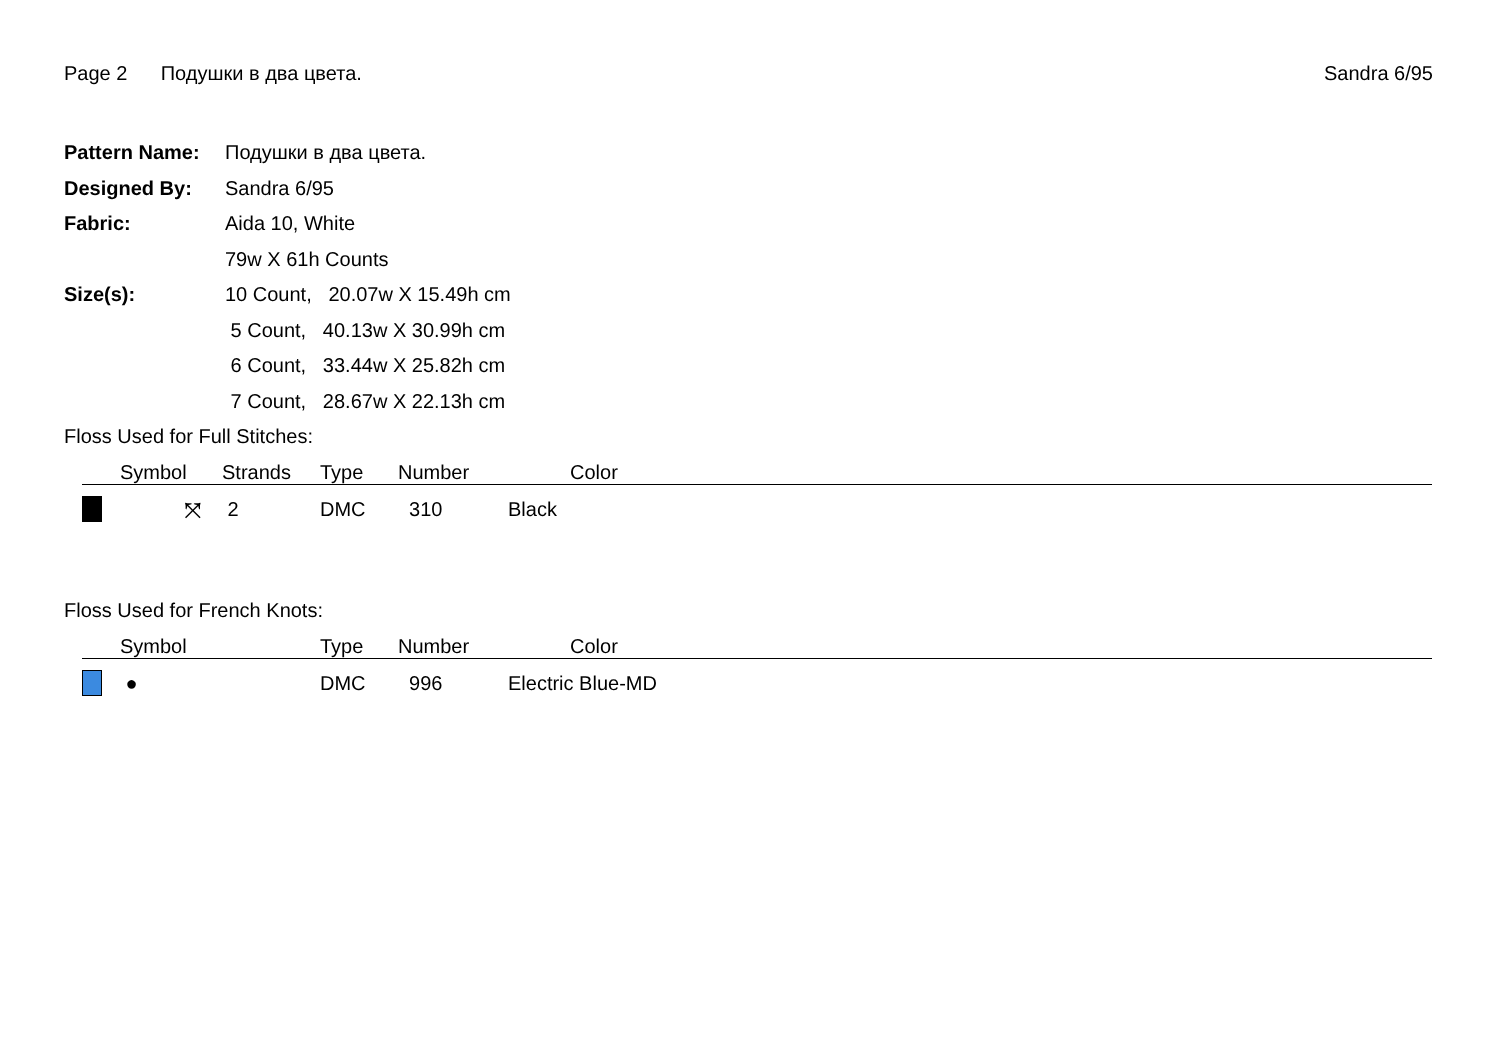Page 2 Подушки в два цвета. Sandra 6/95
| Pattern Name: | Подушки в два цвета. |
| Designed By: | Sandra 6/95 |
| Fabric: | Aida 10, White |
| | 79w X 61h Counts |
| Size(s): | 10 Count, 20.07w X 15.49h cm |
| | 5 Count, 40.13w X 30.99h cm |
| | 6 Count, 33.44w X 25.82h cm |
| | 7 Count, 28.67w X 22.13h cm |
Floss Used for Full Stitches:
| | Symbol | Strands | Type | Number | Color |
| --- | --- | --- | --- | --- | --- |
| | ⤧ | 2 | DMC | 310 | Black |
Floss Used for French Knots:
| | Symbol | | Type | Number | Color |
| --- | --- | --- | --- | --- | --- |
| | ● | | DMC | 996 | Electric Blue-MD |